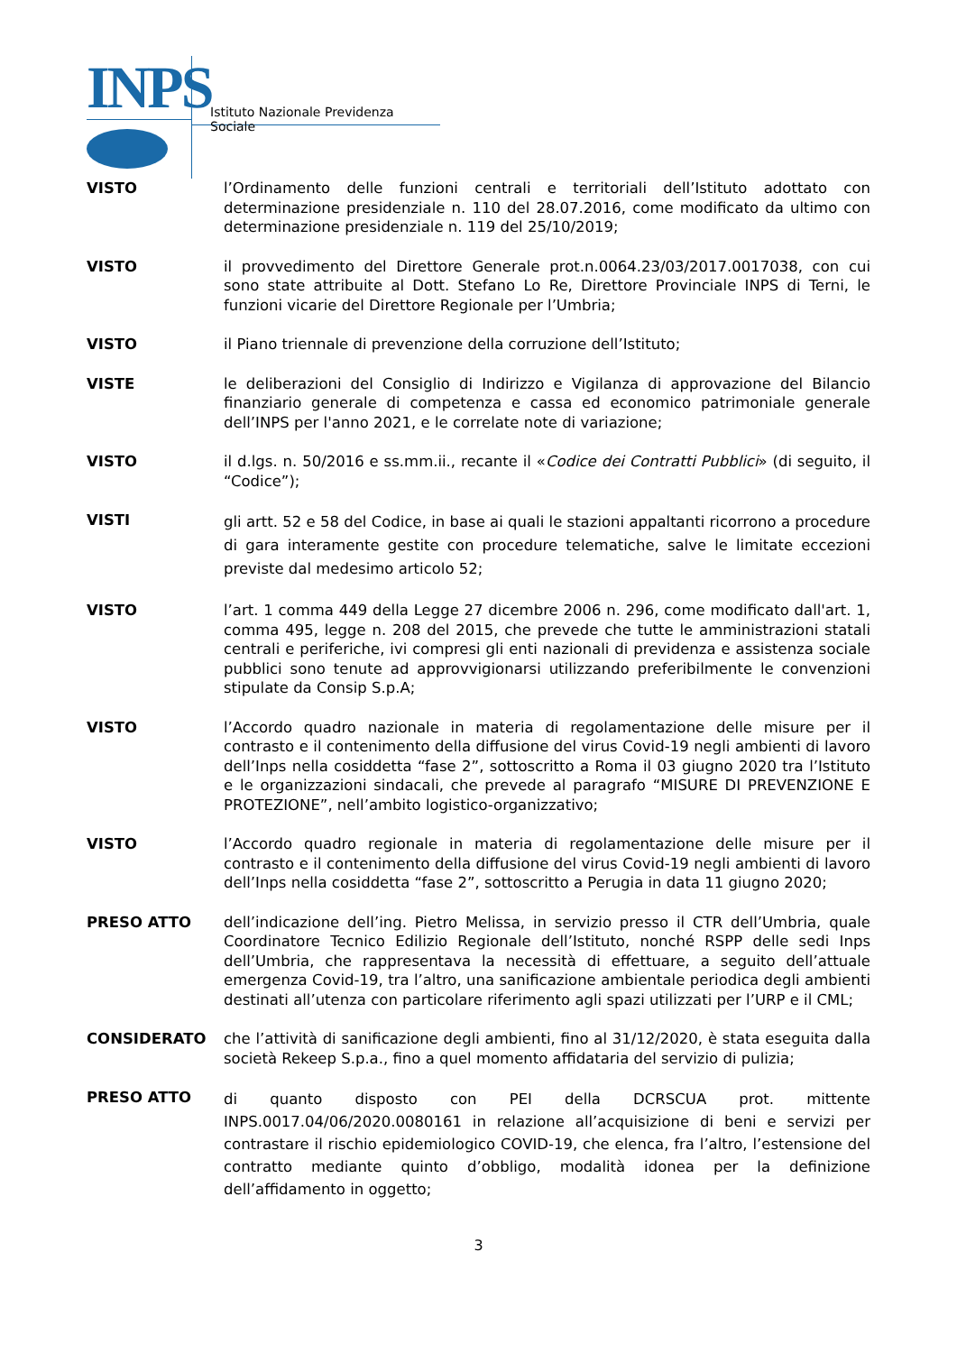INPS
Istituto Nazionale Previdenza Sociale
VISTO l’Ordinamento delle funzioni centrali e territoriali dell’Istituto adottato con determinazione presidenziale n. 110 del 28.07.2016, come modificato da ultimo con determinazione presidenziale n. 119 del 25/10/2019;
VISTO il provvedimento del Direttore Generale prot.n.0064.23/03/2017.0017038, con cui sono state attribuite al Dott. Stefano Lo Re, Direttore Provinciale INPS di Terni, le funzioni vicarie del Direttore Regionale per l’Umbria;
VISTO il Piano triennale di prevenzione della corruzione dell’Istituto;
VISTE le deliberazioni del Consiglio di Indirizzo e Vigilanza di approvazione del Bilancio finanziario generale di competenza e cassa ed economico patrimoniale generale dell’INPS per l'anno 2021, e le correlate note di variazione;
VISTO il d.lgs. n. 50/2016 e ss.mm.ii., recante il «Codice dei Contratti Pubblici» (di seguito, il “Codice”);
VISTI
gli artt. 52 e 58 del Codice, in base ai quali le stazioni appaltanti ricorrono a procedure di gara interamente gestite con procedure telematiche, salve le limitate eccezioni previste dal medesimo articolo 52;
VISTO l’art. 1 comma 449 della Legge 27 dicembre 2006 n. 296, come modificato dall'art. 1, comma 495, legge n. 208 del 2015, che prevede che tutte le amministrazioni statali centrali e periferiche, ivi compresi gli enti nazionali di previdenza e assistenza sociale pubblici sono tenute ad approvvigionarsi utilizzando preferibilmente le convenzioni stipulate da Consip S.p.A;
VISTO l’Accordo quadro nazionale in materia di regolamentazione delle misure per il contrasto e il contenimento della diffusione del virus Covid-19 negli ambienti di lavoro dell’Inps nella cosiddetta “fase 2”, sottoscritto a Roma il 03 giugno 2020 tra l’Istituto e le organizzazioni sindacali, che prevede al paragrafo “MISURE DI PREVENZIONE E PROTEZIONE”, nell’ambito logistico-organizzativo;
VISTO l’Accordo quadro regionale in materia di regolamentazione delle misure per il contrasto e il contenimento della diffusione del virus Covid-19 negli ambienti di lavoro dell’Inps nella cosiddetta “fase 2”, sottoscritto a Perugia in data 11 giugno 2020;
PRESO ATTO dell’indicazione dell’ing. Pietro Melissa, in servizio presso il CTR dell’Umbria, quale Coordinatore Tecnico Edilizio Regionale dell’Istituto, nonché RSPP delle sedi Inps dell’Umbria, che rappresentava la necessità di effettuare, a seguito dell’attuale emergenza Covid-19, tra l’altro, una sanificazione ambientale periodica degli ambienti destinati all’utenza con particolare riferimento agli spazi utilizzati per l’URP e il CML;
CONSIDERATO che l’attività di sanificazione degli ambienti, fino al 31/12/2020, è stata eseguita dalla società Rekeep S.p.a., fino a quel momento affidataria del servizio di pulizia;
PRESO ATTO
di quanto disposto con PEI della DCRSCUA prot. mittente INPS.0017.04/06/2020.0080161 in relazione all’acquisizione di beni e servizi per contrastare il rischio epidemiologico COVID-19, che elenca, fra l’altro, l’estensione del contratto mediante quinto d’obbligo, modalità idonea per la definizione dell’affidamento in oggetto;
3